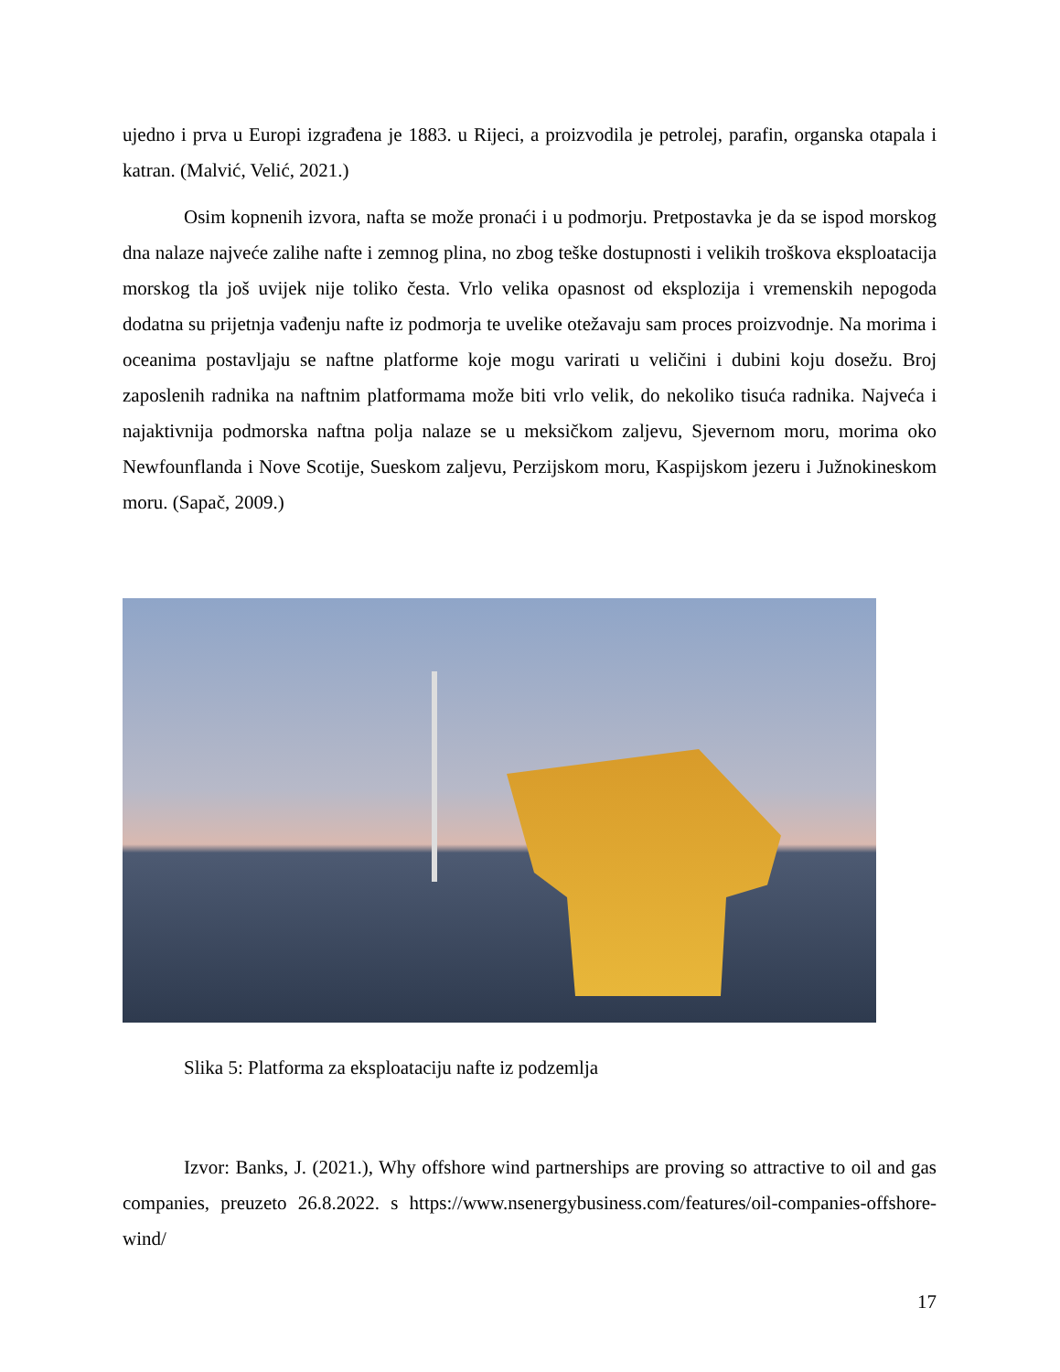ujedno i prva u Europi izgrađena je 1883. u Rijeci, a proizvodila je petrolej, parafin, organska otapala i katran. (Malvić, Velić, 2021.)
Osim kopnenih izvora, nafta se može pronaći i u podmorju. Pretpostavka je da se ispod morskog dna nalaze najveće zalihe nafte i zemnog plina, no zbog teške dostupnosti i velikih troškova eksploatacija morskog tla još uvijek nije toliko česta. Vrlo velika opasnost od eksplozija i vremenskih nepogoda dodatna su prijetnja vađenju nafte iz podmorja te uvelike otežavaju sam proces proizvodnje. Na morima i oceanima postavljaju se naftne platforme koje mogu varirati u veličini i dubini koju dosežu. Broj zaposlenih radnika na naftnim platformama može biti vrlo velik, do nekoliko tisuća radnika. Najveća i najaktivnija podmorska naftna polja nalaze se u meksičkom zaljevu, Sjevernom moru, morima oko Newfounflanda i Nove Scotije, Sueskom zaljevu, Perzijskom moru, Kaspijskom jezeru i Južnokineskom moru. (Sapač, 2009.)
Slika 5: Platforma za eksploataciju nafte iz podzemlja
Izvor: Banks, J. (2021.), Why offshore wind partnerships are proving so attractive to oil and gas companies, preuzeto 26.8.2022. s https://www.nsenergybusiness.com/features/oil-companies-offshore-wind/
17